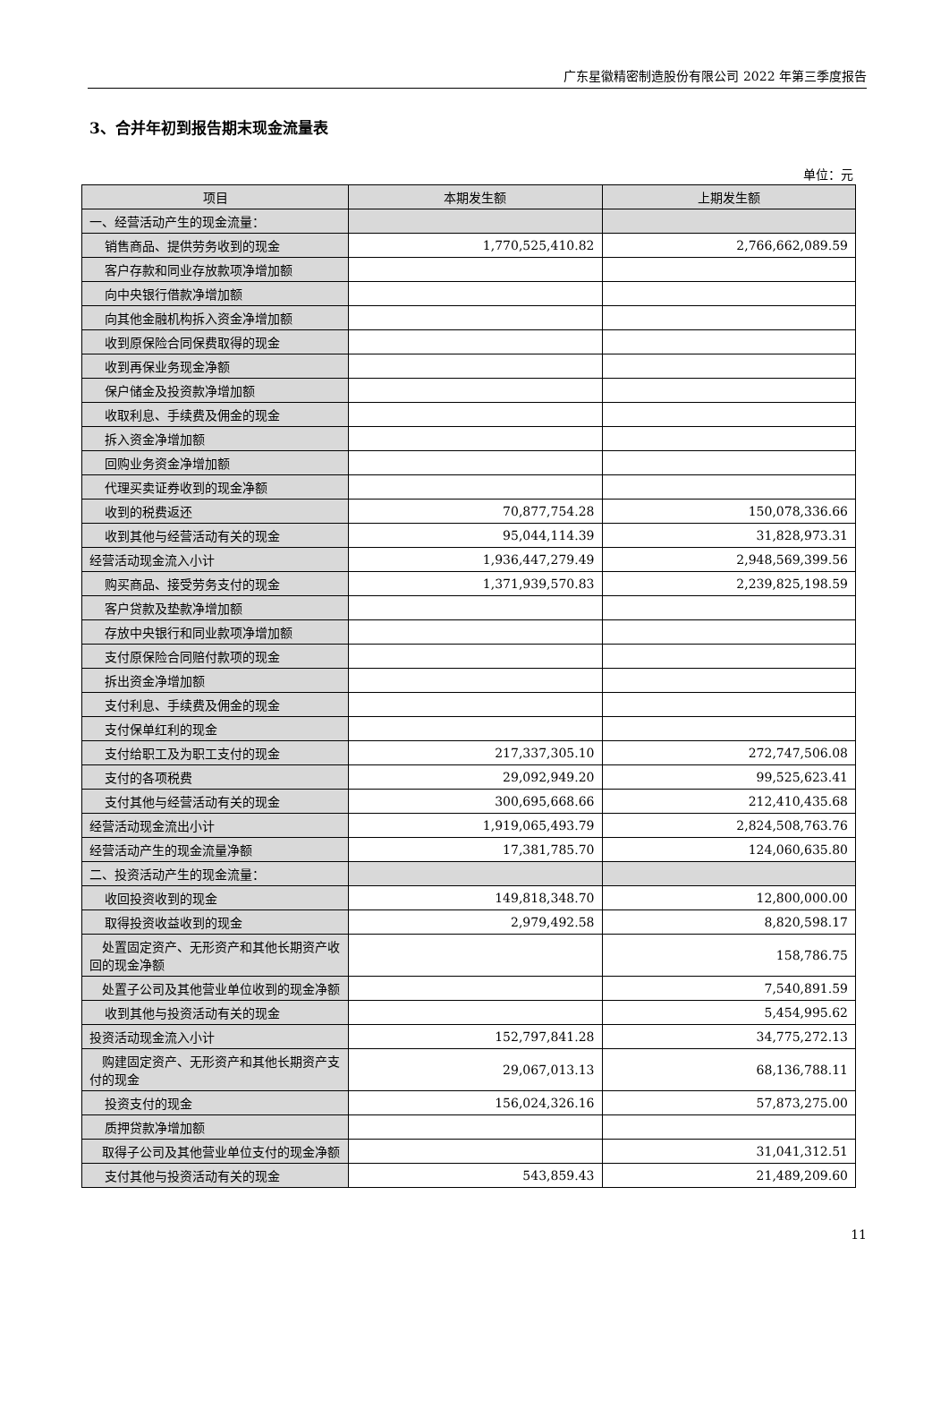广东星徽精密制造股份有限公司 2022 年第三季度报告
3、合并年初到报告期末现金流量表
单位：元
| 项目 | 本期发生额 | 上期发生额 |
| --- | --- | --- |
| 一、经营活动产生的现金流量： | | |
| 销售商品、提供劳务收到的现金 | 1,770,525,410.82 | 2,766,662,089.59 |
| 客户存款和同业存放款项净增加额 | | |
| 向中央银行借款净增加额 | | |
| 向其他金融机构拆入资金净增加额 | | |
| 收到原保险合同保费取得的现金 | | |
| 收到再保业务现金净额 | | |
| 保户储金及投资款净增加额 | | |
| 收取利息、手续费及佣金的现金 | | |
| 拆入资金净增加额 | | |
| 回购业务资金净增加额 | | |
| 代理买卖证券收到的现金净额 | | |
| 收到的税费返还 | 70,877,754.28 | 150,078,336.66 |
| 收到其他与经营活动有关的现金 | 95,044,114.39 | 31,828,973.31 |
| 经营活动现金流入小计 | 1,936,447,279.49 | 2,948,569,399.56 |
| 购买商品、接受劳务支付的现金 | 1,371,939,570.83 | 2,239,825,198.59 |
| 客户贷款及垫款净增加额 | | |
| 存放中央银行和同业款项净增加额 | | |
| 支付原保险合同赔付款项的现金 | | |
| 拆出资金净增加额 | | |
| 支付利息、手续费及佣金的现金 | | |
| 支付保单红利的现金 | | |
| 支付给职工及为职工支付的现金 | 217,337,305.10 | 272,747,506.08 |
| 支付的各项税费 | 29,092,949.20 | 99,525,623.41 |
| 支付其他与经营活动有关的现金 | 300,695,668.66 | 212,410,435.68 |
| 经营活动现金流出小计 | 1,919,065,493.79 | 2,824,508,763.76 |
| 经营活动产生的现金流量净额 | 17,381,785.70 | 124,060,635.80 |
| 二、投资活动产生的现金流量： | | |
| 收回投资收到的现金 | 149,818,348.70 | 12,800,000.00 |
| 取得投资收益收到的现金 | 2,979,492.58 | 8,820,598.17 |
| 处置固定资产、无形资产和其他长期资产收回的现金净额 | | 158,786.75 |
| 处置子公司及其他营业单位收到的现金净额 | | 7,540,891.59 |
| 收到其他与投资活动有关的现金 | | 5,454,995.62 |
| 投资活动现金流入小计 | 152,797,841.28 | 34,775,272.13 |
| 购建固定资产、无形资产和其他长期资产支付的现金 | 29,067,013.13 | 68,136,788.11 |
| 投资支付的现金 | 156,024,326.16 | 57,873,275.00 |
| 质押贷款净增加额 | | |
| 取得子公司及其他营业单位支付的现金净额 | | 31,041,312.51 |
| 支付其他与投资活动有关的现金 | 543,859.43 | 21,489,209.60 |
11